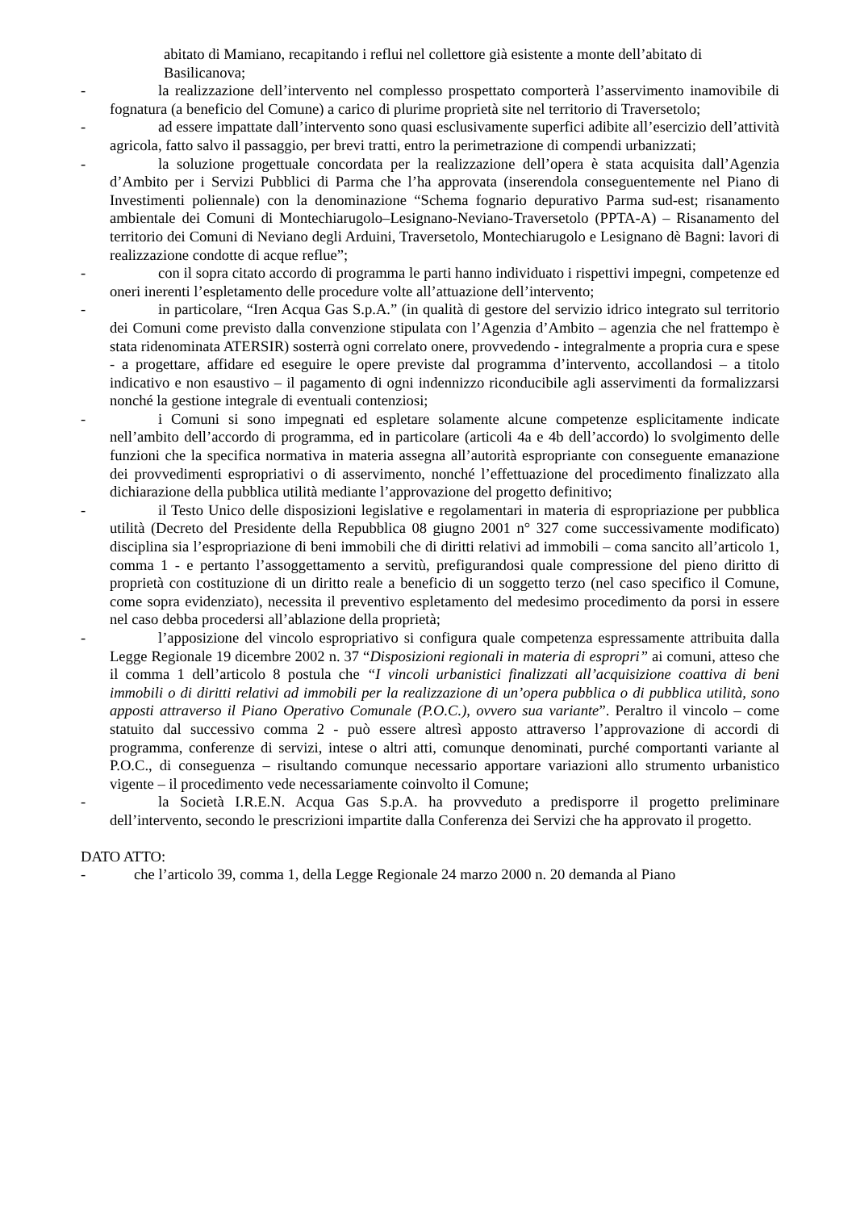abitato di Mamiano, recapitando i reflui nel collettore già esistente a monte dell’abitato di Basilicanova;
- la realizzazione dell’intervento nel complesso prospettato comporterà l’asservimento inamovibile di fognatura (a beneficio del Comune) a carico di plurime proprietà site nel territorio di Traversetolo;
- ad essere impattate dall’intervento sono quasi esclusivamente superfici adibite all’esercizio dell’attività agricola, fatto salvo il passaggio, per brevi tratti, entro la perimetrazione di compendi urbanizzati;
- la soluzione progettuale concordata per la realizzazione dell’opera è stata acquisita dall’Agenzia d’Ambito per i Servizi Pubblici di Parma che l’ha approvata (inserendola conseguentemente nel Piano di Investimenti poliennale) con la denominazione “Schema fognario depurativo Parma sud-est; risanamento ambientale dei Comuni di Montechiarugolo–Lesignano-Neviano-Traversetolo (PPTA-A) – Risanamento del territorio dei Comuni di Neviano degli Arduini, Traversetolo, Montechiarugolo e Lesignano dè Bagni: lavori di realizzazione condotte di acque reflue”;
- con il sopra citato accordo di programma le parti hanno individuato i rispettivi impegni, competenze ed oneri inerenti l’espletamento delle procedure volte all’attuazione dell’intervento;
- in particolare, “Iren Acqua Gas S.p.A.” (in qualità di gestore del servizio idrico integrato sul territorio dei Comuni come previsto dalla convenzione stipulata con l’Agenzia d’Ambito – agenzia che nel frattempo è stata ridenominata ATERSIR) sosterrà ogni correlato onere, provvedendo - integralmente a propria cura e spese - a progettare, affidare ed eseguire le opere previste dal programma d’intervento, accollandosi – a titolo indicativo e non esaustivo – il pagamento di ogni indennizzo riconducibile agli asservimenti da formalizzarsi nonché la gestione integrale di eventuali contenziosi;
- i Comuni si sono impegnati ed espletare solamente alcune competenze esplicitamente indicate nell’ambito dell’accordo di programma, ed in particolare (articoli 4a e 4b dell’accordo) lo svolgimento delle funzioni che la specifica normativa in materia assegna all’autorità espropriante con conseguente emanazione dei provvedimenti espropriativi o di asservimento, nonché l’effettuazione del procedimento finalizzato alla dichiarazione della pubblica utilità mediante l’approvazione del progetto definitivo;
- il Testo Unico delle disposizioni legislative e regolamentari in materia di espropriazione per pubblica utilità (Decreto del Presidente della Repubblica 08 giugno 2001 n° 327 come successivamente modificato) disciplina sia l’espropriazione di beni immobili che di diritti relativi ad immobili – coma sancito all’articolo 1, comma 1 - e pertanto l’assoggettamento a servitù, prefigurandosi quale compressione del pieno diritto di proprietà con costituzione di un diritto reale a beneficio di un soggetto terzo (nel caso specifico il Comune, come sopra evidenziato), necessita il preventivo espletamento del medesimo procedimento da porsi in essere nel caso debba procedersi all’ablazione della proprietà;
- l’apposizione del vincolo espropriativo si configura quale competenza espressamente attribuita dalla Legge Regionale 19 dicembre 2002 n. 37 “Disposizioni regionali in materia di espropri” ai comuni, atteso che il comma 1 dell’articolo 8 postula che “I vincoli urbanistici finalizzati all’acquisizione coattiva di beni immobili o di diritti relativi ad immobili per la realizzazione di un’opera pubblica o di pubblica utilità, sono apposti attraverso il Piano Operativo Comunale (P.O.C.), ovvero sua variante”. Peraltro il vincolo – come statuito dal successivo comma 2 - può essere altresì apposto attraverso l’approvazione di accordi di programma, conferenze di servizi, intese o altri atti, comunque denominati, purché comportanti variante al P.O.C., di conseguenza – risultando comunque necessario apportare variazioni allo strumento urbanistico vigente – il procedimento vede necessariamente coinvolto il Comune;
- la Società I.R.E.N. Acqua Gas S.p.A. ha provveduto a predisporre il progetto preliminare dell’intervento, secondo le prescrizioni impartite dalla Conferenza dei Servizi che ha approvato il progetto.
DATO ATTO:
- che l’articolo 39, comma 1, della Legge Regionale 24 marzo 2000 n. 20 demanda al Piano